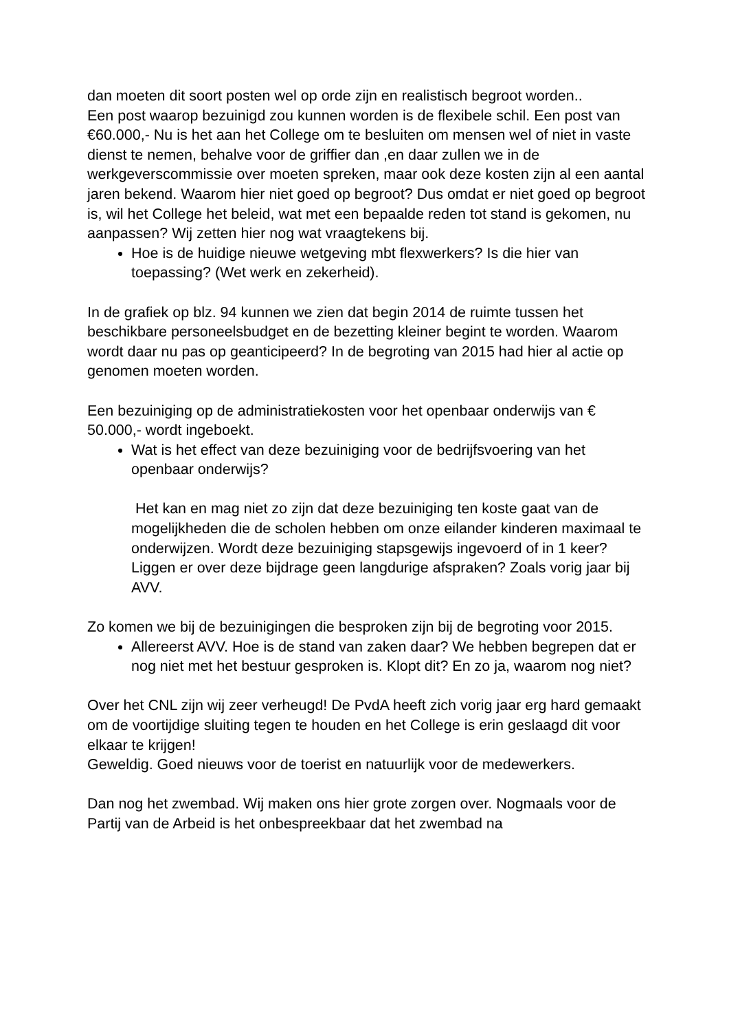dan moeten dit soort posten wel op orde zijn en realistisch begroot worden..
Een post waarop bezuinigd zou kunnen worden is de flexibele schil. Een post van €60.000,- Nu is het aan het College om te besluiten om mensen wel of niet in vaste dienst te nemen, behalve voor de griffier dan ,en daar zullen we in de werkgeverscommissie over moeten spreken, maar ook deze kosten zijn al een aantal jaren bekend. Waarom hier niet goed op begroot? Dus omdat er niet goed op begroot is, wil het College het beleid, wat met een bepaalde reden tot stand is gekomen, nu aanpassen? Wij zetten hier nog wat vraagtekens bij.
Hoe is de huidige nieuwe wetgeving mbt flexwerkers? Is die hier van toepassing? (Wet werk en zekerheid).
In de grafiek op blz. 94 kunnen we zien dat begin 2014 de ruimte tussen het beschikbare personeelsbudget en de bezetting kleiner begint te worden. Waarom wordt daar nu pas op geanticipeerd? In de begroting van 2015 had hier al actie op genomen moeten worden.
Een bezuiniging op de administratiekosten voor het openbaar onderwijs van € 50.000,- wordt ingeboekt.
Wat is het effect van deze bezuiniging voor de bedrijfsvoering van het openbaar onderwijs?
Het kan en mag niet zo zijn dat deze bezuiniging ten koste gaat van de mogelijkheden die de scholen hebben om onze eilander kinderen maximaal te onderwijzen. Wordt deze bezuiniging stapsgewijs ingevoerd of in 1 keer? Liggen er over deze bijdrage geen langdurige afspraken? Zoals vorig jaar bij AVV.
Zo komen we bij de bezuinigingen die besproken zijn bij de begroting voor 2015.
Allereerst AVV. Hoe is de stand van zaken daar? We hebben begrepen dat er nog niet met het bestuur gesproken is. Klopt dit? En zo ja, waarom nog niet?
Over het CNL zijn wij zeer verheugd! De PvdA heeft zich vorig jaar erg hard gemaakt om de voortijdige sluiting tegen te houden en het College is erin geslaagd dit voor elkaar te krijgen!
Geweldig. Goed nieuws voor de toerist en natuurlijk voor de medewerkers.
Dan nog het zwembad. Wij maken ons hier grote zorgen over. Nogmaals voor de Partij van de Arbeid is het onbespreekbaar dat het zwembad na